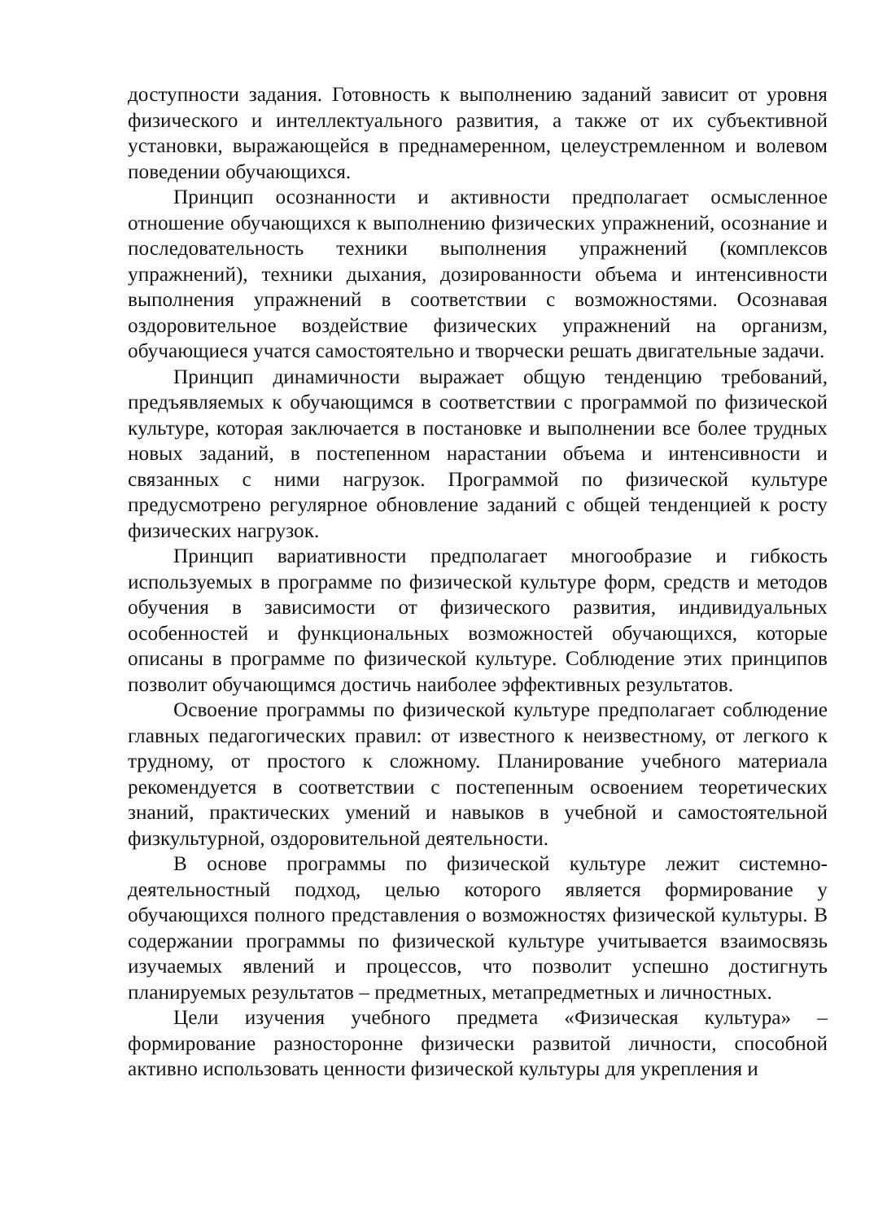доступности задания. Готовность к выполнению заданий зависит от уровня физического и интеллектуального развития, а также от их субъективной установки, выражающейся в преднамеренном, целеустремленном и волевом поведении обучающихся.
Принцип осознанности и активности предполагает осмысленное отношение обучающихся к выполнению физических упражнений, осознание и последовательность техники выполнения упражнений (комплексов упражнений), техники дыхания, дозированности объема и интенсивности выполнения упражнений в соответствии с возможностями. Осознавая оздоровительное воздействие физических упражнений на организм, обучающиеся учатся самостоятельно и творчески решать двигательные задачи.
Принцип динамичности выражает общую тенденцию требований, предъявляемых к обучающимся в соответствии с программой по физической культуре, которая заключается в постановке и выполнении все более трудных новых заданий, в постепенном нарастании объема и интенсивности и связанных с ними нагрузок. Программой по физической культуре предусмотрено регулярное обновление заданий с общей тенденцией к росту физических нагрузок.
Принцип вариативности предполагает многообразие и гибкость используемых в программе по физической культуре форм, средств и методов обучения в зависимости от физического развития, индивидуальных особенностей и функциональных возможностей обучающихся, которые описаны в программе по физической культуре. Соблюдение этих принципов позволит обучающимся достичь наиболее эффективных результатов.
Освоение программы по физической культуре предполагает соблюдение главных педагогических правил: от известного к неизвестному, от легкого к трудному, от простого к сложному. Планирование учебного материала рекомендуется в соответствии с постепенным освоением теоретических знаний, практических умений и навыков в учебной и самостоятельной физкультурной, оздоровительной деятельности.
В основе программы по физической культуре лежит системно-деятельностный подход, целью которого является формирование у обучающихся полного представления о возможностях физической культуры. В содержании программы по физической культуре учитывается взаимосвязь изучаемых явлений и процессов, что позволит успешно достигнуть планируемых результатов – предметных, метапредметных и личностных.
Цели изучения учебного предмета «Физическая культура» – формирование разносторонне физически развитой личности, способной активно использовать ценности физической культуры для укрепления и